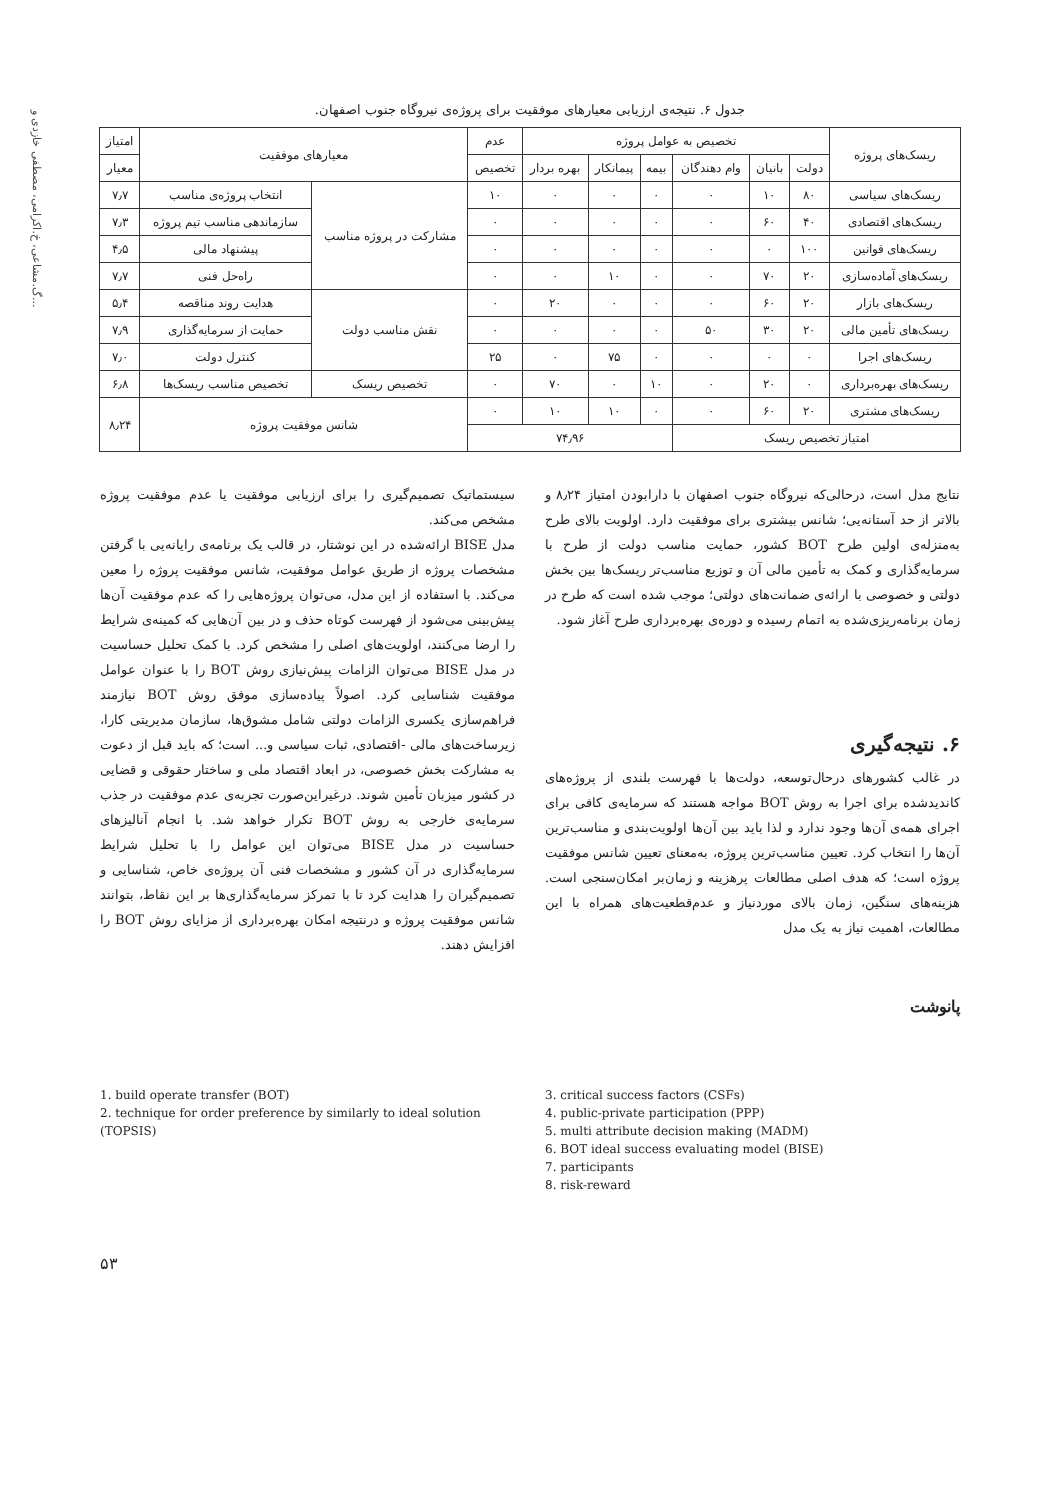گ.مشاعی، خ.اکرامی، مصطفی خازدی و...
جدول ۶. نتیجه‌ی ارزیابی معیارهای موفقیت برای پروژه‌ی نیروگاه جنوب اصفهان.
| ریسک‌های پروژه | تخصیص به عوامل پروژه | | | | | | عدم | معیارهای موفقیت | | امتیاز |
| --- | --- | --- | --- | --- | --- | --- | --- | --- | --- | --- |
| | دولت | بانیان | وام دهندگان | بیمه | پیمانکار | بهره بردار | تخصیص | | | معیار |
| ریسک‌های سیاسی | ۸۰ | ۱۰ | ۰ | ۰ | ۰ | ۰ | ۱۰ | مشارکت در پروژه مناسب | انتخاب پروژه‌ی مناسب | ۷٫۷ |
| ریسک‌های اقتصادی | ۴۰ | ۶۰ | ۰ | ۰ | ۰ | ۰ | ۰ | | سازماندهی مناسب تیم پروژه | ۷٫۳ |
| ریسک‌های قوانین | ۱۰۰ | ۰ | ۰ | ۰ | ۰ | ۰ | ۰ | | پیشنهاد مالی | ۴٫۵ |
| ریسک‌های آماده‌سازی | ۲۰ | ۷۰ | ۰ | ۰ | ۱۰ | ۰ | ۰ | | راه‌حل فنی | ۷٫۷ |
| ریسک‌های بازار | ۲۰ | ۶۰ | ۰ | ۰ | ۰ | ۲۰ | ۰ | نقش مناسب دولت | هدایت روند مناقصه | ۵٫۴ |
| ریسک‌های تأمین مالی | ۲۰ | ۳۰ | ۵۰ | ۰ | ۰ | ۰ | ۰ | | حمایت از سرمایه‌گذاری | ۷٫۹ |
| ریسک‌های اجرا | ۰ | ۰ | ۰ | ۰ | ۷۵ | ۰ | ۲۵ | | کنترل دولت | ۷٫۰ |
| ریسک‌های بهره‌برداری | ۰ | ۲۰ | ۰ | ۱۰ | ۰ | ۷۰ | ۰ | تخصیص ریسک | تخصیص مناسب ریسک‌ها | ۶٫۸ |
| ریسک‌های مشتری | ۲۰ | ۶۰ | ۰ | ۰ | ۱۰ | ۱۰ | ۰ | شانس موفقیت پروژه | | ۸٫۲۴ |
| امتیاز تخصیص ریسک | | | | ۷۴٫۹۶ | | | | | | |
نتایج مدل است، درحالی‌که نیروگاه جنوب اصفهان با دارابودن امتیاز ۸٫۲۴ و بالاتر از حد آستانه‌یی؛ شانس بیشتری برای موفقیت دارد. اولویت بالای طرح به‌منزله‌ی اولین طرح BOT کشور، حمایت مناسب دولت از طرح با سرمایه‌گذاری و کمک به تأمین مالی آن و توزیع مناسب‌تر ریسک‌ها بین بخش دولتی و خصوصی با ارائه‌ی ضمانت‌های دولتی؛ موجب شده است که طرح در زمان برنامه‌ریزی‌شده به اتمام رسیده و دوره‌ی بهره‌برداری طرح آغاز شود.
۶. نتیجه‌گیری
در غالب کشورهای درحال‌توسعه، دولت‌ها با فهرست بلندی از پروژه‌های کاندیدشده برای اجرا به روش BOT مواجه هستند که سرمایه‌ی کافی برای اجرای همه‌ی آن‌ها وجود ندارد و لذا باید بین آن‌ها اولویت‌بندی و مناسب‌ترین آن‌ها را انتخاب کرد. تعیین مناسب‌ترین پروژه، به‌معنای تعیین شانس موفقیت پروژه است؛ که هدف اصلی مطالعات پرهزینه و زمان‌بر امکان‌سنجی است. هزینه‌های سنگین، زمان بالای موردنیاز و عدم‌قطعیت‌های همراه با این مطالعات، اهمیت نیاز به یک مدل
سیستماتیک تصمیم‌گیری را برای ارزیابی موفقیت یا عدم موفقیت پروژه مشخص می‌کند.
مدل BISE ارائه‌شده در این نوشتار، در قالب یک برنامه‌ی رایانه‌یی با گرفتن مشخصات پروژه از طریق عوامل موفقیت، شانس موفقیت پروژه را معین می‌کند. با استفاده از این مدل، می‌توان پروژه‌هایی را که عدم موفقیت آن‌ها پیش‌بینی می‌شود از فهرست کوتاه حذف و در بین آن‌هایی که کمینه‌ی شرایط را ارضا می‌کنند، اولویت‌های اصلی را مشخص کرد. با کمک تحلیل حساسیت در مدل BISE می‌توان الزامات پیش‌نیازی روش BOT را با عنوان عوامل موفقیت شناسایی کرد. اصولاً پیاده‌سازی موفق روش BOT نیازمند فراهم‌سازی یکسری الزامات دولتی شامل مشوق‌ها، سازمان مدیریتی کارا، زیرساخت‌های مالی -اقتصادی، ثبات سیاسی و... است؛ که باید قبل از دعوت به مشارکت بخش خصوصی، در ابعاد اقتصاد ملی و ساختار حقوقی و قضایی در کشور میزبان تأمین شوند. درغیراین‌صورت تجربه‌ی عدم موفقیت در جذب سرمایه‌ی خارجی به روش BOT تکرار خواهد شد. با انجام آنالیزهای حساسیت در مدل BISE می‌توان این عوامل را با تحلیل شرایط سرمایه‌گذاری در آن کشور و مشخصات فنی آن پروژه‌ی خاص، شناسایی و تصمیم‌گیران را هدایت کرد تا با تمرکز سرمایه‌گذاری‌ها بر این نقاط، بتوانند شانس موفقیت پروژه و درنتیجه امکان بهره‌برداری از مزایای روش BOT را افزایش دهند.
پانوشت
1. build operate transfer (BOT)
2. technique for order preference by similarly to ideal solution (TOPSIS)
3. critical success factors (CSFs)
4. public-private participation (PPP)
5. multi attribute decision making (MADM)
6. BOT ideal success evaluating model (BISE)
7. participants
8. risk-reward
۵۳